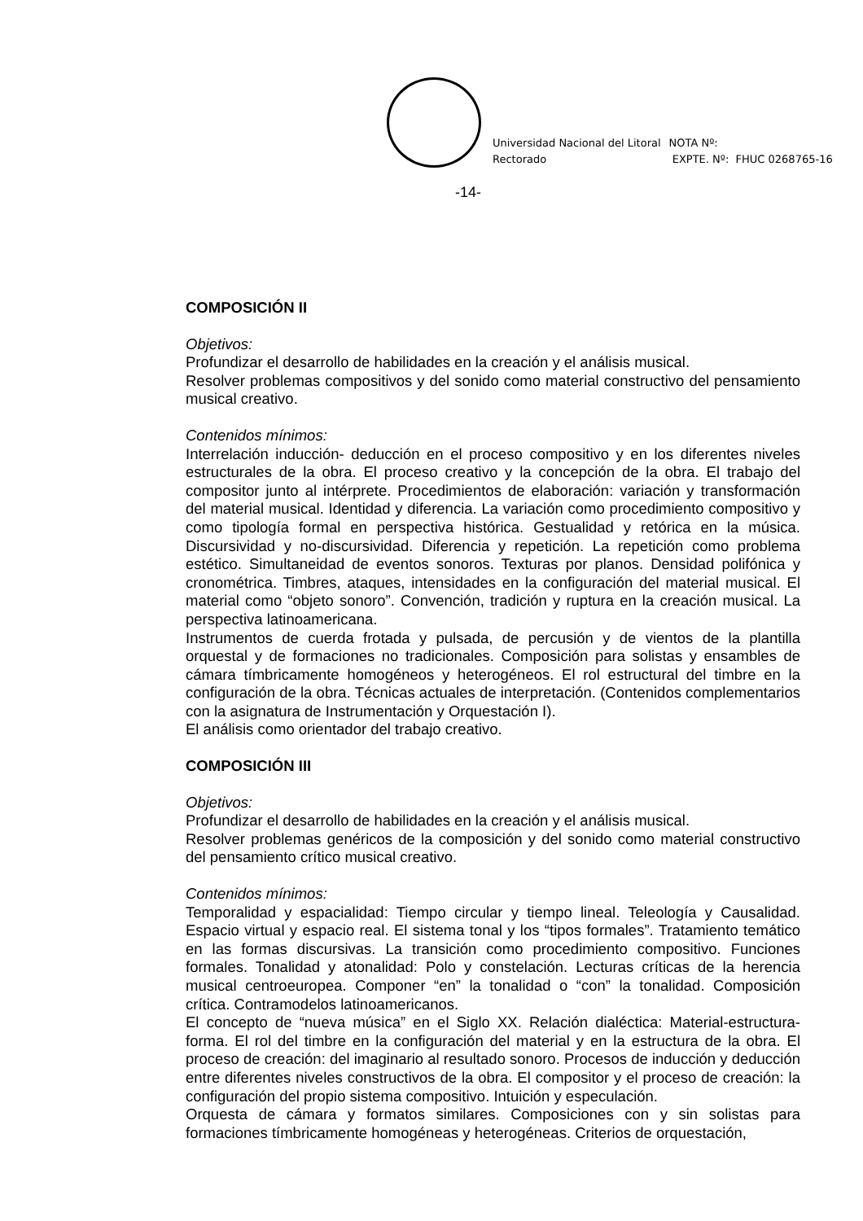Universidad Nacional del Litoral
Rectorado
NOTA Nº:
EXPTE. Nº: FHUC 0268765-16
-14-
COMPOSICIÓN II
Objetivos:
Profundizar el desarrollo de habilidades en la creación y el análisis musical.
Resolver problemas compositivos y del sonido como material constructivo del pensamiento musical creativo.
Contenidos mínimos:
Interrelación inducción- deducción en el proceso compositivo y en los diferentes niveles estructurales de la obra. El proceso creativo y la concepción de la obra. El trabajo del compositor junto al intérprete. Procedimientos de elaboración: variación y transformación del material musical. Identidad y diferencia. La variación como procedimiento compositivo y como tipología formal en perspectiva histórica. Gestualidad y retórica en la música. Discursividad y no-discursividad. Diferencia y repetición. La repetición como problema estético. Simultaneidad de eventos sonoros. Texturas por planos. Densidad polifónica y cronométrica. Timbres, ataques, intensidades en la configuración del material musical. El material como “objeto sonoro”. Convención, tradición y ruptura en la creación musical. La perspectiva latinoamericana.
Instrumentos de cuerda frotada y pulsada, de percusión y de vientos de la plantilla orquestal y de formaciones no tradicionales. Composición para solistas y ensambles de cámara tímbricamente homogéneos y heterogéneos. El rol estructural del timbre en la configuración de la obra. Técnicas actuales de interpretación. (Contenidos complementarios con la asignatura de Instrumentación y Orquestación I).
El análisis como orientador del trabajo creativo.
COMPOSICIÓN III
Objetivos:
Profundizar el desarrollo de habilidades en la creación y el análisis musical.
Resolver problemas genéricos de la composición y del sonido como material constructivo del pensamiento crítico musical creativo.
Contenidos mínimos:
Temporalidad y espacialidad: Tiempo circular y tiempo lineal. Teleología y Causalidad. Espacio virtual y espacio real. El sistema tonal y los “tipos formales”. Tratamiento temático en las formas discursivas. La transición como procedimiento compositivo. Funciones formales. Tonalidad y atonalidad: Polo y constelación. Lecturas críticas de la herencia musical centroeuropea. Componer “en” la tonalidad o “con” la tonalidad. Composición crítica. Contramodelos latinoamericanos.
El concepto de “nueva música” en el Siglo XX. Relación dialéctica: Material-estructura-forma. El rol del timbre en la configuración del material y en la estructura de la obra. El proceso de creación: del imaginario al resultado sonoro. Procesos de inducción y deducción entre diferentes niveles constructivos de la obra. El compositor y el proceso de creación: la configuración del propio sistema compositivo. Intuición y especulación.
Orquesta de cámara y formatos similares. Composiciones con y sin solistas para formaciones tímbricamente homogéneas y heterogéneas. Criterios de orquestación,